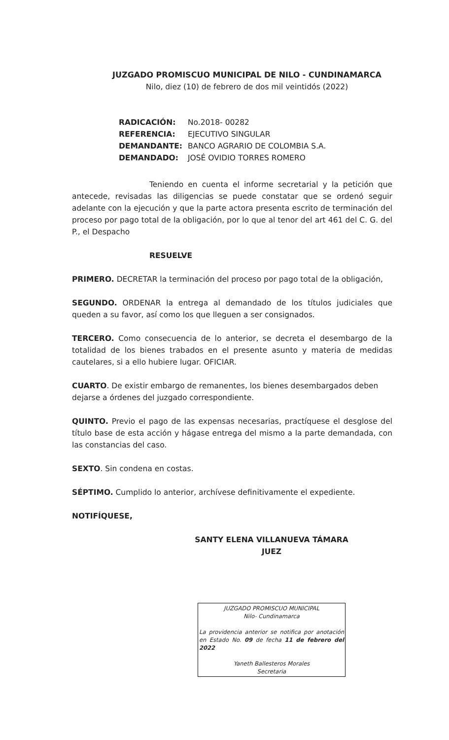JUZGADO PROMISCUO MUNICIPAL DE NILO - CUNDINAMARCA
Nilo, diez (10) de febrero de dos mil veintidós (2022)
RADICACIÓN: No.2018- 00282
REFERENCIA: EJECUTIVO SINGULAR
DEMANDANTE: BANCO AGRARIO DE COLOMBIA S.A.
DEMANDADO: JOSÉ OVIDIO TORRES ROMERO
Teniendo en cuenta el informe secretarial y la petición que antecede, revisadas las diligencias se puede constatar que se ordenó seguir adelante con la ejecución y que la parte actora presenta escrito de terminación del proceso por pago total de la obligación, por lo que al tenor del art 461 del C. G. del P., el Despacho
RESUELVE
PRIMERO. DECRETAR la terminación del proceso por pago total de la obligación,
SEGUNDO. ORDENAR la entrega al demandado de los títulos judiciales que queden a su favor, así como los que lleguen a ser consignados.
TERCERO. Como consecuencia de lo anterior, se decreta el desembargo de la totalidad de los bienes trabados en el presente asunto y materia de medidas cautelares, si a ello hubiere lugar. OFICIAR.
CUARTO. De existir embargo de remanentes, los bienes desembargados deben dejarse a órdenes del juzgado correspondiente.
QUINTO. Previo el pago de las expensas necesarias, practíquese el desglose del título base de esta acción y hágase entrega del mismo a la parte demandada, con las constancias del caso.
SEXTO. Sin condena en costas.
SÉPTIMO. Cumplido lo anterior, archívese definitivamente el expediente.
NOTIFÍQUESE,
SANTY ELENA VILLANUEVA TÁMARA
JUEZ
JUZGADO PROMISCUO MUNICIPAL
Nilo- Cundinamarca
La providencia anterior se notifica por anotación en Estado No. 09 de fecha 11 de febrero del 2022
Yaneth Ballesteros Morales
Secretaria